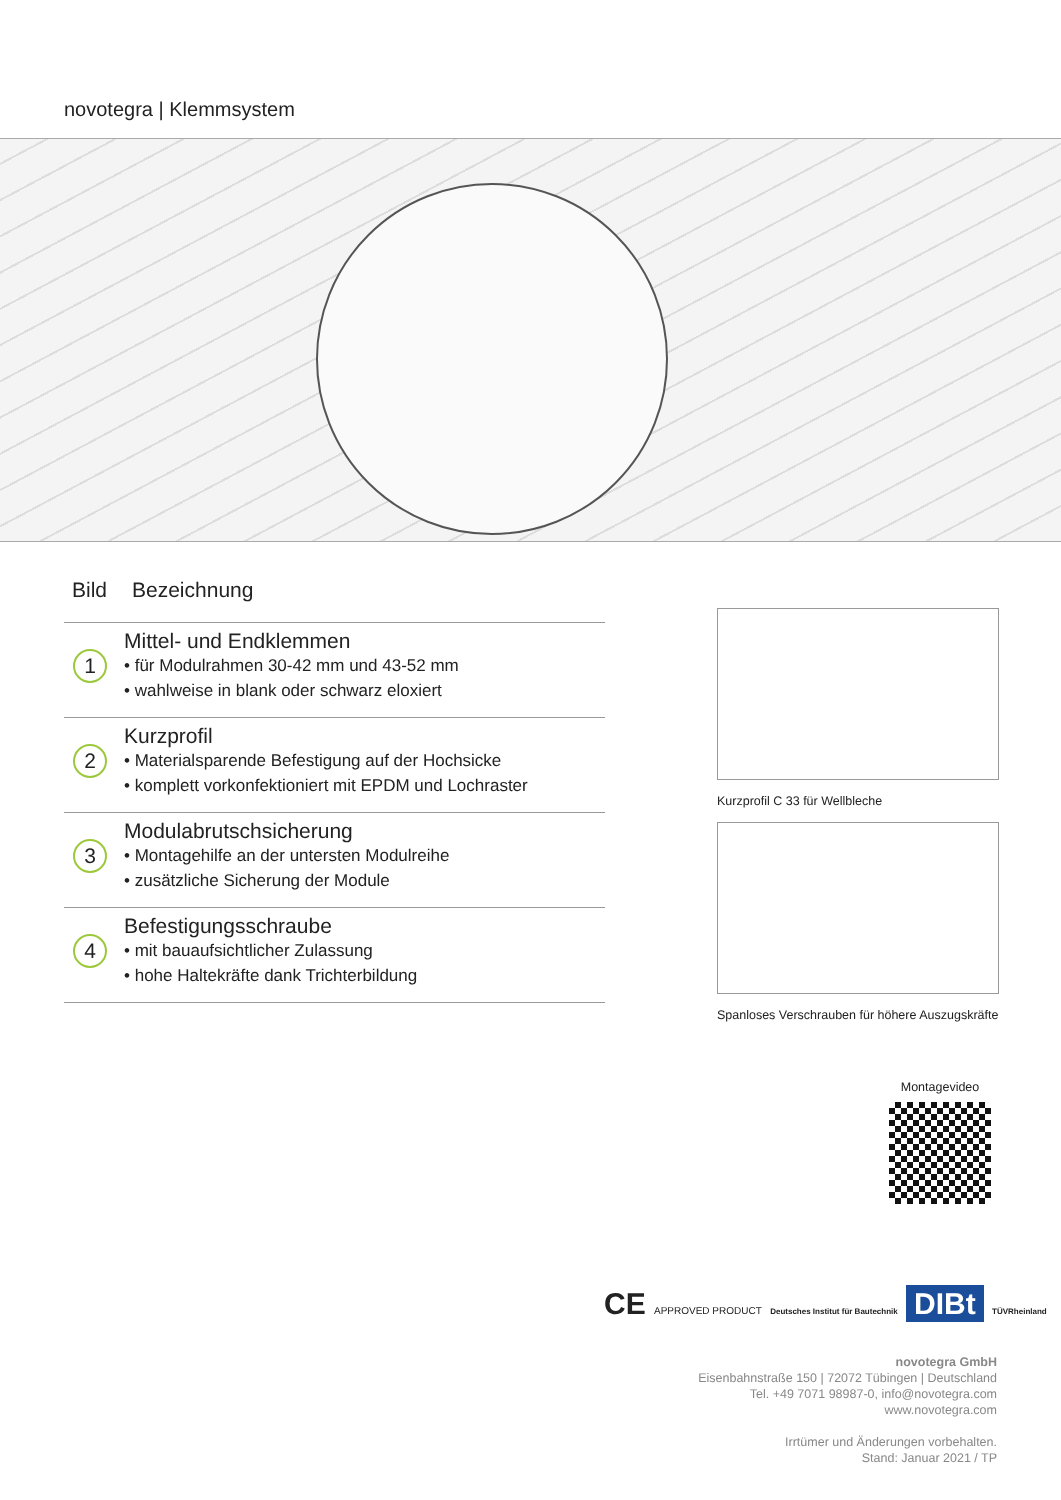novotegra | Klemmsystem
| Bild | Bezeichnung |
| --- | --- |
| 1 | Mittel- und Endklemmen • für Modulrahmen 30-42 mm und 43-52 mm • wahlweise in blank oder schwarz eloxiert |
| 2 | Kurzprofil • Materialsparende Befestigung auf der Hochsicke • komplett vorkonfektioniert mit EPDM und Lochraster |
| 3 | Modulabrutschsicherung • Montagehilfe an der untersten Modulreihe • zusätzliche Sicherung der Module |
| 4 | Befestigungsschraube • mit bauaufsichtlicher Zulassung • hohe Haltekräfte dank Trichterbildung |
Kurzprofil C 33 für Wellbleche
Spanloses Verschrauben für höhere Auszugskräfte
Montagevideo
CE APPROVED PRODUCT Deutsches Institut für Bautechnik DIBt TÜVRheinland
novotegra GmbH
Eisenbahnstraße 150 | 72072 Tübingen | Deutschland
Tel. +49 7071 98987-0, info@novotegra.com
www.novotegra.com
Irrtümer und Änderungen vorbehalten.
Stand: Januar 2021 / TP